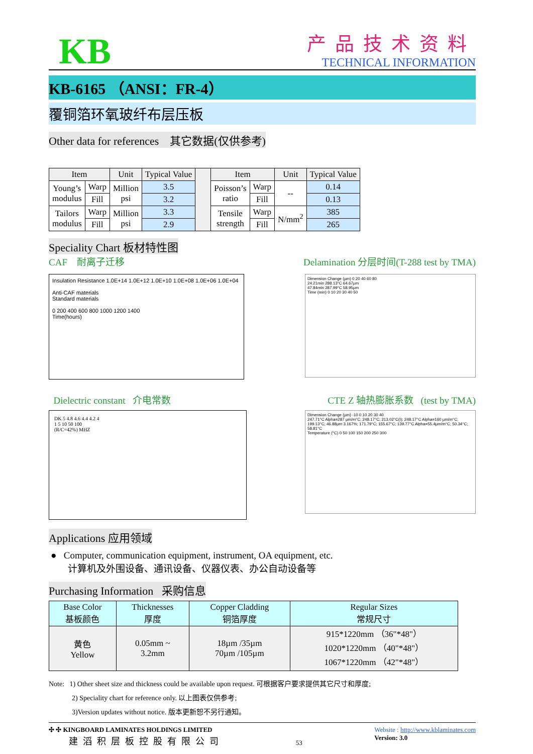KB
产品技术资料
TECHNICAL INFORMATION
KB-6165 （ANSI：FR-4）
覆铜箔环氧玻纤布层压板
Other data for references 其它数据(仅供参考)
| Item | | Unit | Typical Value | | Item | | Unit | Typical Value |
| --- | --- | --- | --- | --- | --- | --- | --- | --- |
| Young’s modulus | Warp | Million psi | 3.5 | | Poisson’s ratio | Warp | -- | 0.14 |
| | Fill | | 3.2 | | | Fill | | 0.13 |
| Tailors modulus | Warp | Million psi | 3.3 | | Tensile strength | Warp | N/mm<sup>2</sup> | 385 |
| | Fill | | 2.9 | | | Fill | | 265 |
Speciality Chart 板材特性图
CAF 耐离子迁移 Delamination 分层时间(T-288 test by TMA)
Insulation Resistance 1.0E+14 1.0E+12 1.0E+10 1.0E+08 1.0E+06 1.0E+04
Anti-CAF materials
Standard materials
0 200 400 600 800 1000 1200 1400
Time(hours)
Dimension Change (µm) 0 20 40 60 80
24.21min 288.13°C 64.67µm
47.84min 287.99°C 58.95µm
Time (min) 0 10 20 30 40 50
Dielectric constant 介电常数 CTE Z 轴热膨胀系数 (test by TMA)
DK 5 4.8 4.6 4.4 4.2 4
1 5 10 50 100
(R/C=42%) MHZ
Dimension Change (µm) -10 0 10 20 30 40
247.71°C Alpha=287 µm/m°C; 248.17°C; 213.02°C(I); 248.17°C Alpha=160 µm/m°C; 199.13°C; 46.88µm 3.167%; 171.79°C; 155.67°C; 139.77°C Alpha=55.4µm/m°C; 50.34°C; 58.81°C
Temperature (°C) 0 50 100 150 200 250 300
Applications 应用领域
● Computer, communication equipment, instrument, OA equipment, etc.
计算机及外围设备、通讯设备、仪器仪表、办公自动设备等
Purchasing Information 采购信息
| Base Color 基板颜色 | Thicknesses 厚度 | Copper Cladding 铜箔厚度 | Regular Sizes 常规尺寸 |
| 黄色 Yellow | 0.05mm ~ 3.2mm | 18µm /35µm 70µm /105µm | 915*1220mm （36"*48"） 1020*1220mm （40"*48"） 1067*1220mm （42"*48"） |
Note: 1) Other sheet size and thickness could be available upon request. 可根据客户要求提供其它尺寸和厚度;
2) Speciality chart for reference only. 以上图表仅供参考;
3)Version updates without notice. 版本更新恕不另行通知。
✣ ✣ KINGBOARD LAMINATES HOLDINGS LIMITED
建滔积层板控股有限公司
53 Website : http://www.kblaminates.com
Version: 3.0